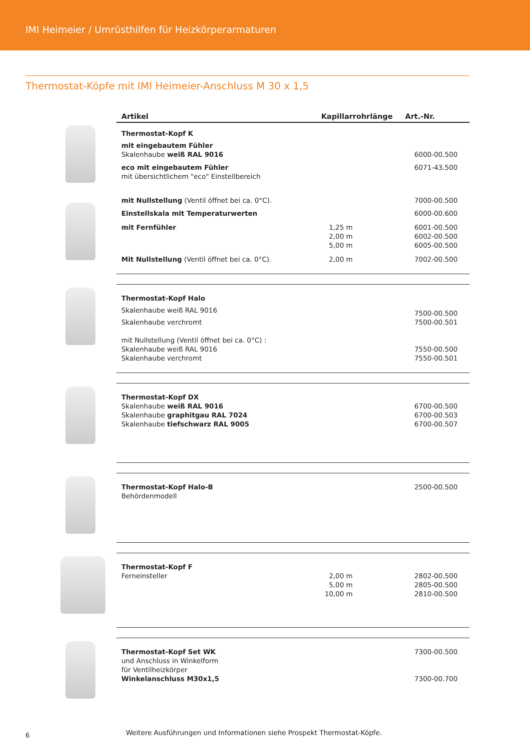IMI Heimeier / Umrüsthilfen für Heizkörperarmaturen
Thermostat-Köpfe mit IMI Heimeier-Anschluss M 30 x 1,5
| | Artikel | Kapillarrohrlänge | Art.-Nr. |
| --- | --- | --- | --- |
| | Thermostat-Kopf K | | |
| | mit eingebautem Fühler Skalenhaube weiß RAL 9016 | | 6000-00.500 |
| | eco mit eingebautem Fühler mit übersichtlichem "eco" Einstellbereich | | 6071-43.500 |
| | mit Nullstellung (Ventil öffnet bei ca. 0°C). | | 7000-00.500 |
| | Einstellskala mit Temperaturwerten | | 6000-00.600 |
| | mit Fernfühler | 1,25 m 2,00 m 5,00 m | 6001-00.500 6002-00.500 6005-00.500 |
| | Mit Nullstellung (Ventil öffnet bei ca. 0°C). | 2,00 m | 7002-00.500 |
| | Thermostat-Kopf Halo Skalenhaube weiß RAL 9016 Skalenhaube verchromt | | 7500-00.500 7500-00.501 |
| | mit Nullstellung (Ventil öffnet bei ca. 0°C) : Skalenhaube weiß RAL 9016 Skalenhaube verchromt | | 7550-00.500 7550-00.501 |
| | Thermostat-Kopf DX Skalenhaube weiß RAL 9016 Skalenhaube graphitgau RAL 7024 Skalenhaube tiefschwarz RAL 9005 | | 6700-00.500 6700-00.503 6700-00.507 |
| | Thermostat-Kopf Halo-B Behördenmodell | | 2500-00.500 |
| | Thermostat-Kopf F Ferneinsteller | 2,00 m 5,00 m 10,00 m | 2802-00.500 2805-00.500 2810-00.500 |
| | Thermostat-Kopf Set WK und Anschluss in Winkelform für Ventilheizkörper Winkelanschluss M30x1,5 | | 7300-00.500 7300-00.700 |
Weitere Ausführungen und Informationen siehe Prospekt Thermostat-Köpfe.
6